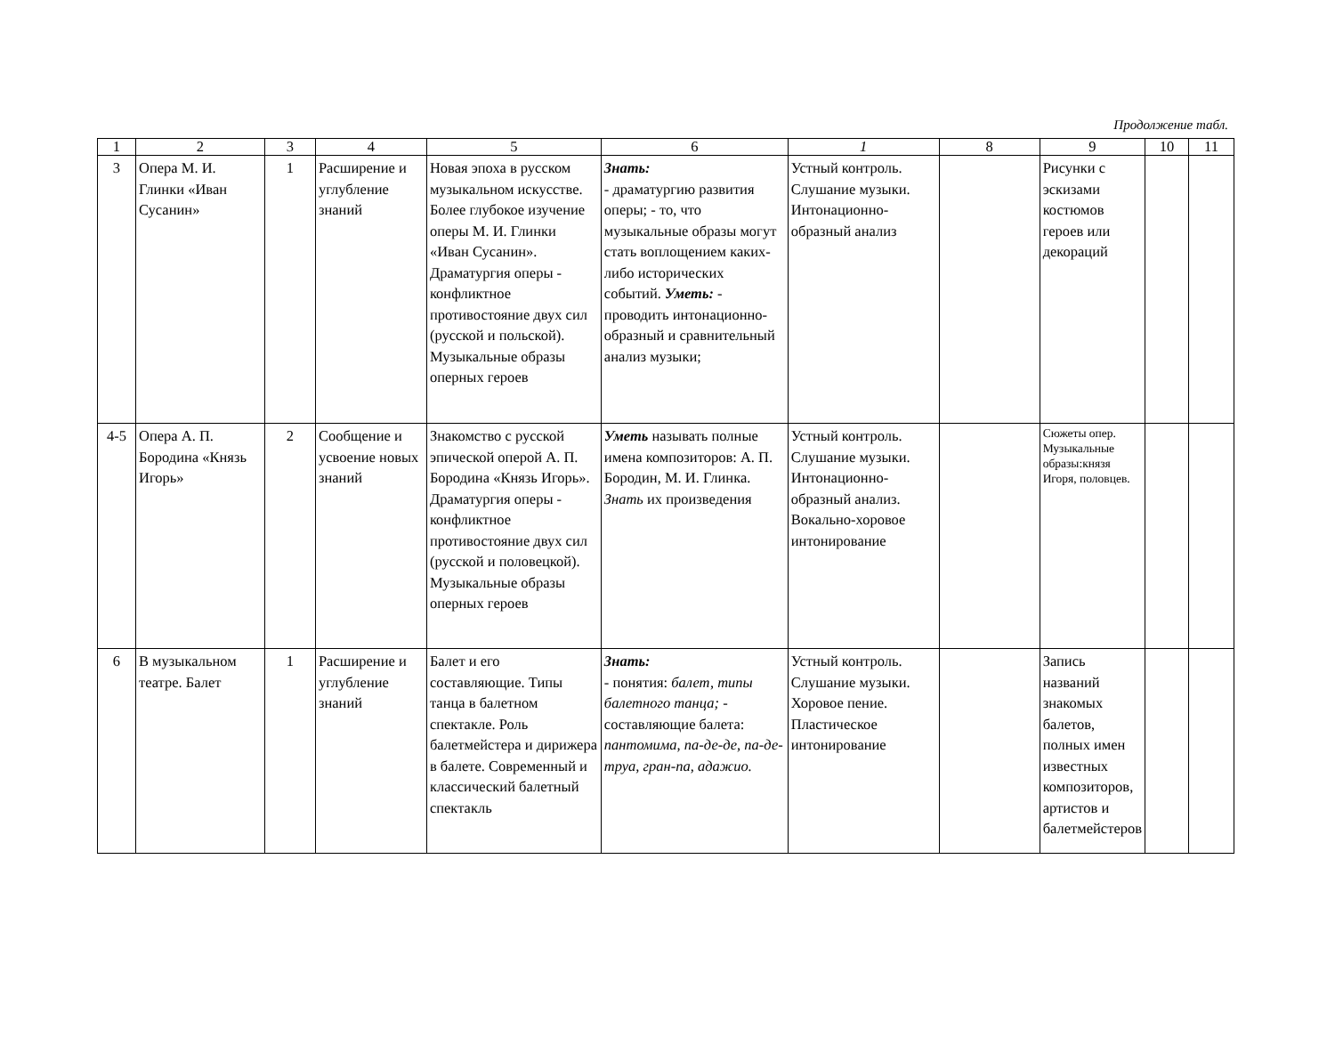Продолжение табл.
| 1 | 2 | 3 | 4 | 5 | 6 | 1 | 8 | 9 | 10 | 11 |
| 3 | Опера М. И. Глинки «Иван Сусанин» | 1 | Расширение и углубление знаний | Новая эпоха в русском музыкальном искусстве. Более глубокое изучение оперы М. И. Глинки «Иван Сусанин». Драматургия оперы - конфликтное противостояние двух сил (русской и польской). Музыкальные образы оперных героев | Знать: - драматургию развития оперы; - то, что музыкальные образы могут стать воплощением каких-либо исторических событий. Уметь: - проводить интонационно-образный и сравнительный анализ музыки; | Устный контроль. Слушание музыки. Интонационно-образный анализ | | Рисунки с эскизами костюмов героев или декораций | | |
| 4-5 | Опера А. П. Бородина «Князь Игорь» | 2 | Сообщение и усвоение новых знаний | Знакомство с русской эпической оперой А. П. Бородина «Князь Игорь». Драматургия оперы - конфликтное противостояние двух сил (русской и половецкой). Музыкальные образы оперных героев | Уметь называть полные имена композиторов: А. П. Бородин, М. И. Глинка. Знать их произведения | Устный контроль. Слушание музыки. Интонационно-образный анализ. Вокально-хоровое интонирование | | Сюжеты опер. Музыкальные образы:князя Игоря, половцев. | | |
| 6 | В музыкальном театре. Балет | 1 | Расширение и углубление знаний | Балет и его составляющие. Типы танца в балетном спектакле. Роль балетмейстера и дирижера в балете. Современный и классический балетный спектакль | Знать: - понятия: балет, типы балетного танца; - составляющие балета: пантомима, па-де-де, па-де-труа, гран-па, адажио. | Устный контроль. Слушание музыки. Хоровое пение. Пластическое интонирование | | Запись названий знакомых балетов, полных имен известных композиторов, артистов и балетмейстеров | | |